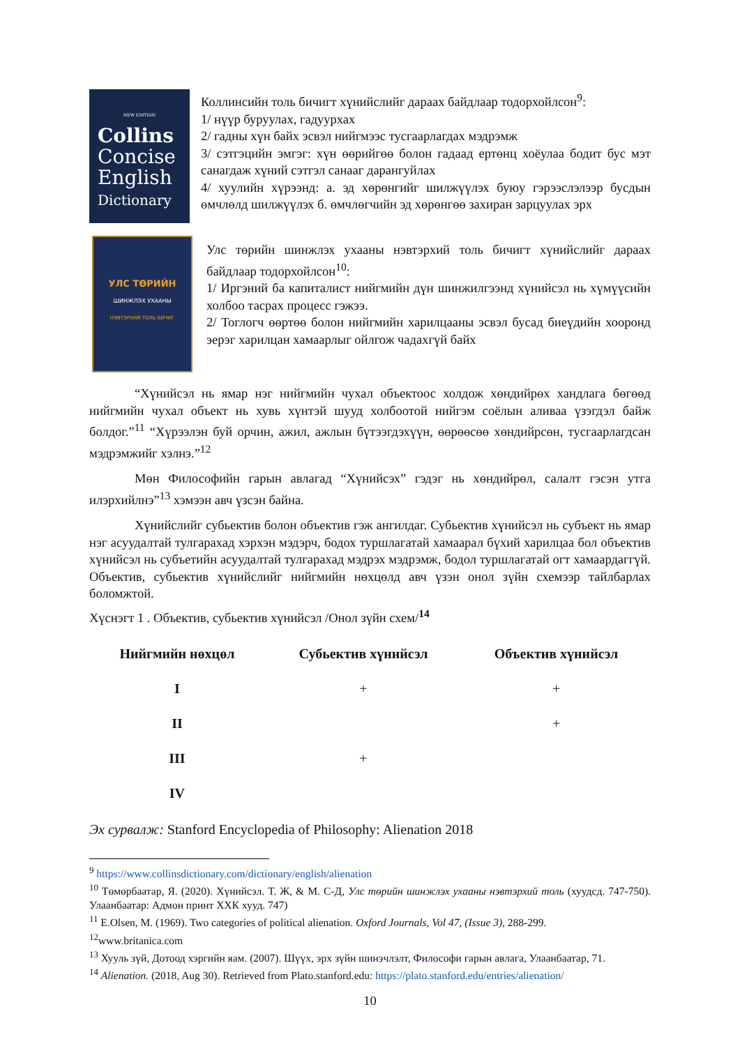NEW EDITION
Collins
Concise
English
Dictionary
Коллинсийн толь бичигт хүнийслийг дараах байдлаар тодорхойлсон<sup>9</sup>:
1/ нүүр буруулах, гадуурхах
2/ гадны хүн байх эсвэл нийгмээс тусгаарлагдах мэдрэмж
3/ сэтгэцийн эмгэг: хүн өөрийгөө болон гадаад ертөнц хоёулаа бодит бус мэт санагдаж хүний сэтгэл санааг дарангуйлах
4/ хуулийн хүрээнд: а. эд хөрөнгийг шилжүүлэх буюу гэрээслэлээр бусдын өмчлөлд шилжүүлэх б. өмчлөгчийн эд хөрөнгөө захиран зарцуулах эрх
УЛС ТӨРИЙН
ШИНЖЛЭХ УХААНЫ
НЭВТЭРХИЙ ТОЛЬ БИЧИГ
Улс төрийн шинжлэх ухааны нэвтэрхий толь бичигт хүнийслийг дараах байдлаар тодорхойлсон<sup>10</sup>:
1/ Иргэний ба капиталист нийгмийн дүн шинжилгээнд хүнийсэл нь хүмүүсийн холбоо тасрах процесс гэжээ.
2/ Тоглогч өөртөө болон нийгмийн харилцааны эсвэл бусад биеүдийн хооронд эерэг харилцан хамаарлыг ойлгож чадахгүй байх
“Хүнийсэл нь ямар нэг нийгмийн чухал объектоос холдож хөндийрөх хандлага бөгөөд нийгмийн чухал объект нь хувь хүнтэй шууд холбоотой нийгэм соёлын аливаа үзэгдэл байж болдог.”<sup>11</sup> “Хүрээлэн буй орчин, ажил, ажлын бүтээгдэхүүн, өөрөөсөө хөндийрсөн, тусгаарлагдсан мэдрэмжийг хэлнэ.”<sup>12</sup>
Мөн Философийн гарын авлагад “Хүнийсэх” гэдэг нь хөндийрөл, салалт гэсэн утга илэрхийлнэ”<sup>13</sup> хэмээн авч үзсэн байна.
Хүнийслийг субьектив болон объектив гэж ангилдаг. Субьектив хүнийсэл нь субъект нь ямар нэг асуудалтай тулгарахад хэрхэн мэдэрч, бодох туршлагатай хамаарал бүхий харилцаа бол объектив хүнийсэл нь субъетийн асуудалтай тулгарахад мэдрэх мэдрэмж, бодол туршлагатай огт хамаардаггүй. Объектив, субьектив хүнийслийг нийгмийн нөхцөлд авч үзэн онол зүйн схемээр тайлбарлах боломжтой.
Хүснэгт 1 . Объектив, субьектив хүнийсэл /Онол зүйн схем/<sup>14</sup>
| Нийгмийн нөхцөл | Субьектив хүнийсэл | Объектив хүнийсэл |
| --- | --- | --- |
| I | + | + |
| II | | + |
| III | + | |
| IV | | |
Эх сурвалж: Stanford Encyclopedia of Philosophy: Alienation 2018
<sup>9</sup> https://www.collinsdictionary.com/dictionary/english/alienation
<sup>10</sup> Төмөрбаатар, Я. (2020). Хүнийсэл. Т. Ж, & М. С-Д, Улс төрийн шинжлэх ухааны нэвтэрхий толь (хуудсд. 747-750). Улаанбаатар: Адмон принт ХХК хууд. 747)
<sup>11</sup> E.Olsen, M. (1969). Two categories of political alienation. Oxford Journals, Vol 47, (Issue 3), 288-299.
<sup>12</sup> www.britanica.com
<sup>13</sup> Хууль зүй, Дотоод хэргийн яам. (2007). Шүүх, эрх зүйн шинэчлэлт, Философи гарын авлага, Улаанбаатар, 71.
<sup>14</sup> Alienation. (2018, Aug 30). Retrieved from Plato.stanford.edu: https://plato.stanford.edu/entries/alienation/
10